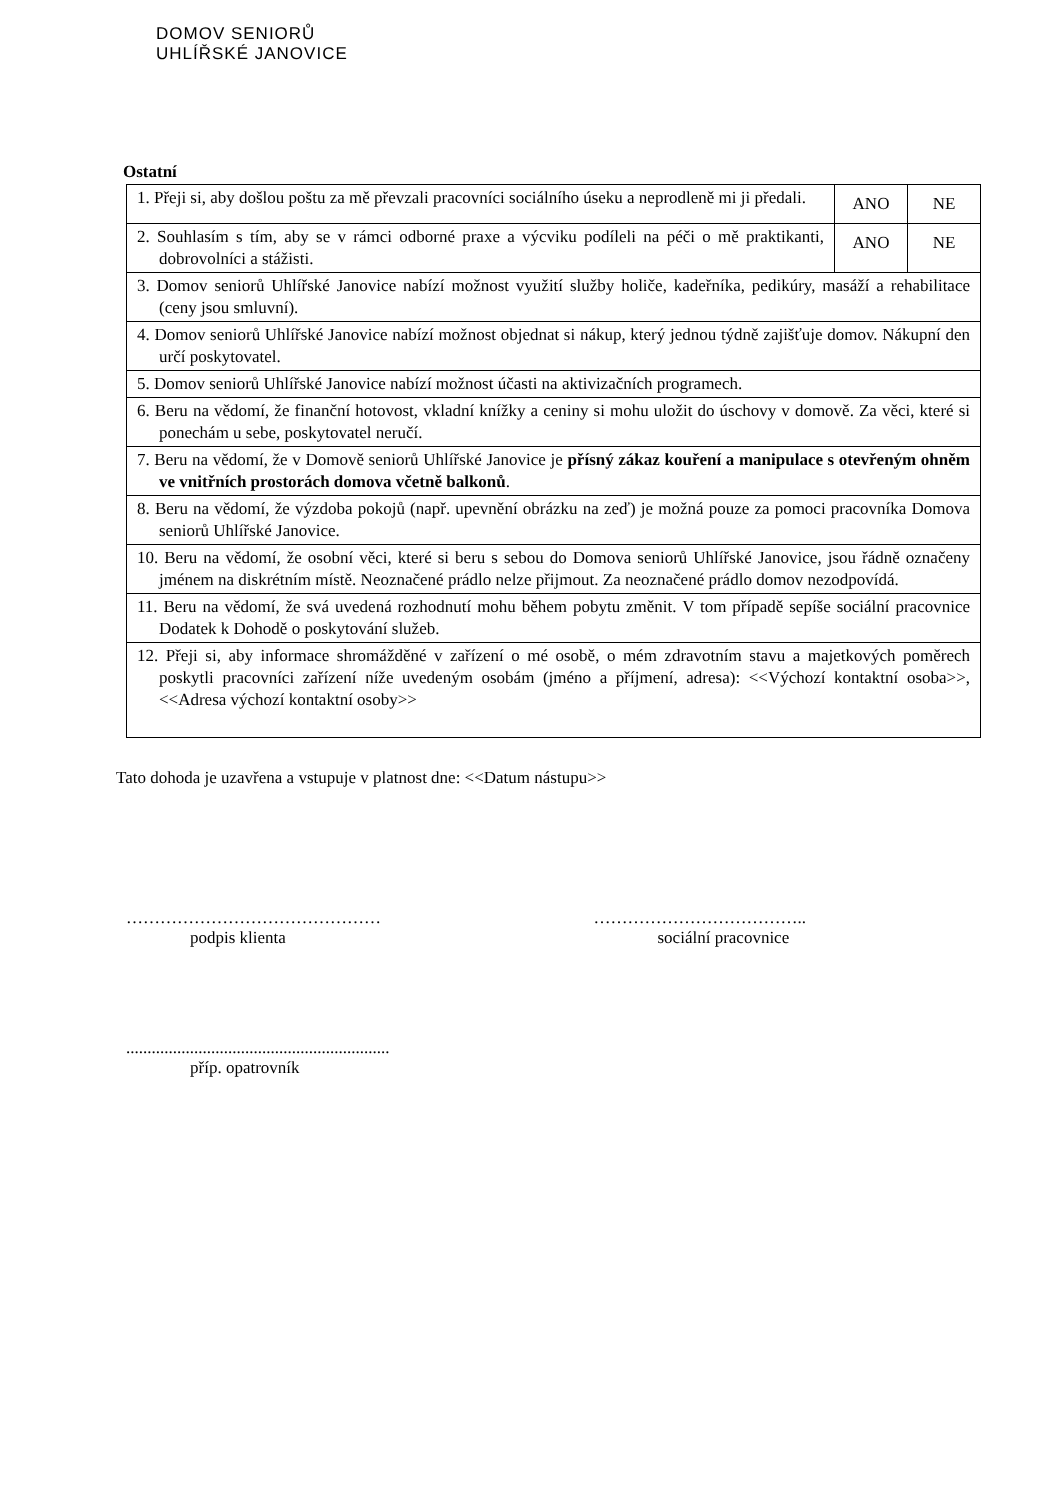DOMOV SENIORŮ
UHLÍŘSKÉ JANOVICE
Ostatní
| 1. Přeji si, aby došlou poštu za mě převzali pracovníci sociálního úseku a neprodleně mi ji předali. | ANO | NE |
| 2. Souhlasím s tím, aby se v rámci odborné praxe a výcviku podíleli na péči o mě praktikanti, dobrovolníci a stážisti. | ANO | NE |
| 3. Domov seniorů Uhlířské Janovice nabízí možnost využití služby holiče, kadeřníka, pedikúry, masáží a rehabilitace (ceny jsou smluvní). | | |
| 4. Domov seniorů Uhlířské Janovice nabízí možnost objednat si nákup, který jednou týdně zajišťuje domov. Nákupní den určí poskytovatel. | | |
| 5. Domov seniorů Uhlířské Janovice nabízí možnost účasti na aktivizačních programech. | | |
| 6. Beru na vědomí, že finanční hotovost, vkladní knížky a ceniny si mohu uložit do úschovy v domově. Za věci, které si ponechám u sebe, poskytovatel neručí. | | |
| 7. Beru na vědomí, že v Domově seniorů Uhlířské Janovice je přísný zákaz kouření a manipulace s otevřeným ohněm ve vnitřních prostorách domova včetně balkonů . | | |
| 8. Beru na vědomí, že výzdoba pokojů (např. upevnění obrázku na zeď) je možná pouze za pomoci pracovníka Domova seniorů Uhlířské Janovice. | | |
| 10. Beru na vědomí, že osobní věci, které si beru s sebou do Domova seniorů Uhlířské Janovice, jsou řádně označeny jménem na diskrétním místě. Neoznačené prádlo nelze přijmout. Za neoznačené prádlo domov nezodpovídá. | | |
| 11. Beru na vědomí, že svá uvedená rozhodnutí mohu během pobytu změnit. V tom případě sepíše sociální pracovnice Dodatek k Dohodě o poskytování služeb. | | |
| 12. Přeji si, aby informace shromážděné v zařízení o mé osobě, o mém zdravotním stavu a majetkových poměrech poskytli pracovníci zařízení níže uvedeným osobám (jméno a příjmení, adresa): <<Výchozí kontaktní osoba>>, <<Adresa výchozí kontaktní osoby>> | | |
Tato dohoda je uzavřena a vstupuje v platnost dne: <<Datum nástupu>>
………………………………………
podpis klienta
………………………………..
sociální pracovnice
..............................................................
příp. opatrovník